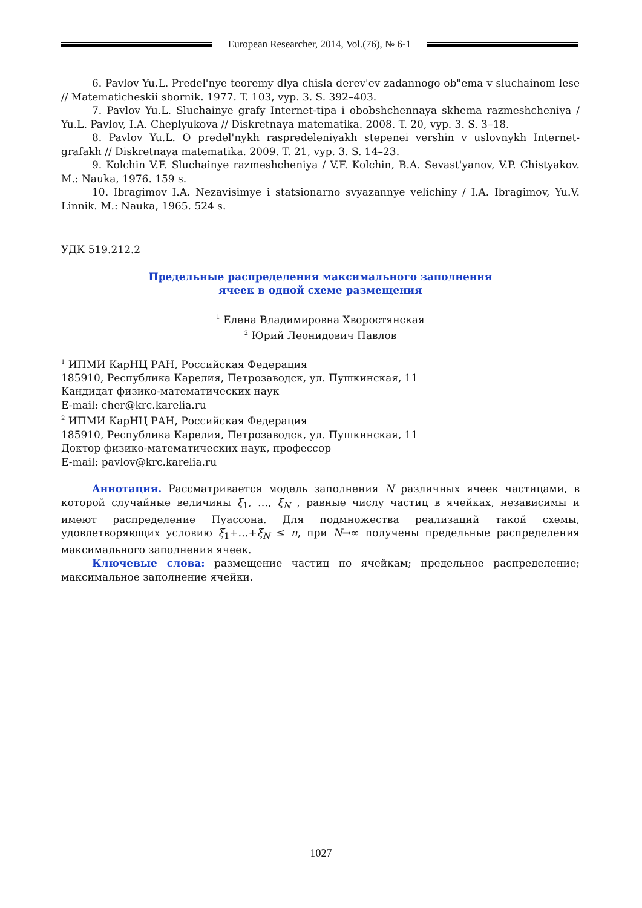European Researcher, 2014, Vol.(76), № 6-1
6. Pavlov Yu.L. Predel'nye teoremy dlya chisla derev'ev zadannogo ob"ema v sluchainom lese // Matematicheskii sbornik. 1977. T. 103, vyp. 3. S. 392–403.
7. Pavlov Yu.L. Sluchainye grafy Internet-tipa i obobshchennaya skhema razmeshcheniya / Yu.L. Pavlov, I.A. Cheplyukova // Diskretnaya matematika. 2008. T. 20, vyp. 3. S. 3–18.
8. Pavlov Yu.L. O predel'nykh raspredeleniyakh stepenei vershin v uslovnykh Internet-grafakh // Diskretnaya matematika. 2009. T. 21, vyp. 3. S. 14–23.
9. Kolchin V.F. Sluchainye razmeshcheniya / V.F. Kolchin, B.A. Sevast'yanov, V.P. Chistyakov. M.: Nauka, 1976. 159 s.
10. Ibragimov I.A. Nezavisimye i statsionarno svyazannye velichiny / I.A. Ibragimov, Yu.V. Linnik. M.: Nauka, 1965. 524 s.
УДК 519.212.2
Предельные распределения максимального заполнения
ячеек в одной схеме размещения
<sup>1</sup> Елена Владимировна Хворостянская
<sup>2</sup> Юрий Леонидович Павлов
<sup>1</sup> ИПМИ КарНЦ РАН, Российская Федерация
185910, Республика Карелия, Петрозаводск, ул. Пушкинская, 11
Кандидат физико-математических наук
E-mail: cher@krc.karelia.ru
<sup>2</sup> ИПМИ КарНЦ РАН, Российская Федерация
185910, Республика Карелия, Петрозаводск, ул. Пушкинская, 11
Доктор физико-математических наук, профессор
E-mail: pavlov@krc.karelia.ru
Аннотация. Рассматривается модель заполнения N различных ячеек частицами, в которой случайные величины ξ<sub>1</sub>, …, ξ<sub>N</sub> , равные числу частиц в ячейках, независимы и имеют распределение Пуассона. Для подмножества реализаций такой схемы, удовлетворяющих условию ξ<sub>1</sub>+…+ξ<sub>N</sub> ≤ n, при N→∞ получены предельные распределения максимального заполнения ячеек.
Ключевые слова: размещение частиц по ячейкам; предельное распределение; максимальное заполнение ячейки.
1027